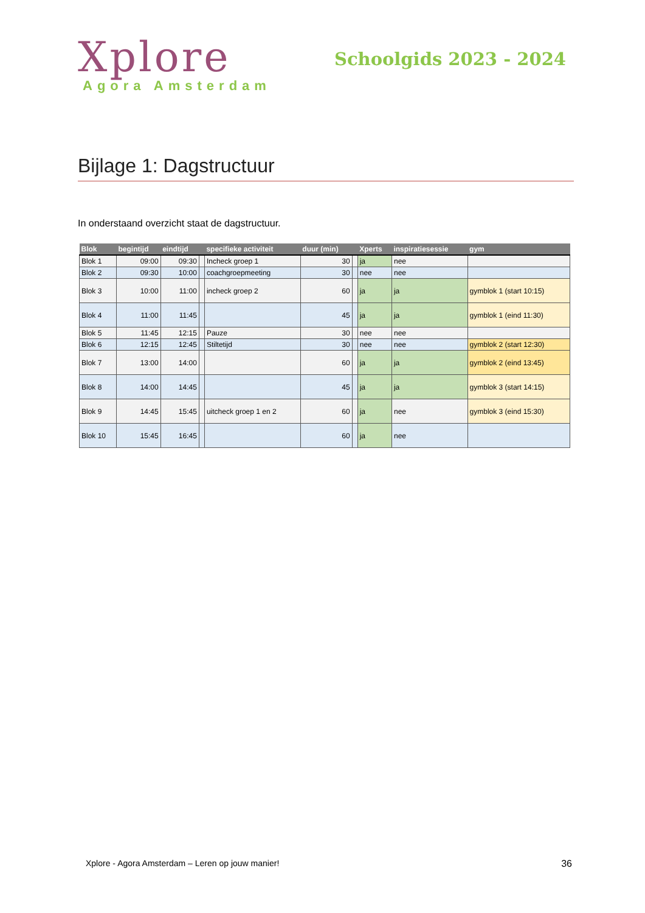Xplore
Agora Amsterdam
Schoolgids 2023 - 2024
Bijlage 1: Dagstructuur
In onderstaand overzicht staat de dagstructuur.
| Blok | begintijd | eindtijd | | specifieke activiteit | duur (min) | | Xperts | inspiratiesessie | gym |
| --- | --- | --- | --- | --- | --- | --- | --- | --- | --- |
| Blok 1 | 09:00 | 09:30 | | Incheck groep 1 | 30 | | ja | nee | |
| Blok 2 | 09:30 | 10:00 | | coachgroepmeeting | 30 | | nee | nee | |
| Blok 3 | 10:00 | 11:00 | | incheck groep 2 | 60 | | ja | ja | gymblok 1 (start 10:15) |
| Blok 4 | 11:00 | 11:45 | | | 45 | | ja | ja | gymblok 1 (eind 11:30) |
| Blok 5 | 11:45 | 12:15 | | Pauze | 30 | | nee | nee | |
| Blok 6 | 12:15 | 12:45 | | Stiltetijd | 30 | | nee | nee | gymblok 2 (start 12:30) |
| Blok 7 | 13:00 | 14:00 | | | 60 | | ja | ja | gymblok 2 (eind 13:45) |
| Blok 8 | 14:00 | 14:45 | | | 45 | | ja | ja | gymblok 3 (start 14:15) |
| Blok 9 | 14:45 | 15:45 | | uitcheck groep 1 en 2 | 60 | | ja | nee | gymblok 3 (eind 15:30) |
| Blok 10 | 15:45 | 16:45 | | | 60 | | ja | nee | |
Xplore - Agora Amsterdam – Leren op jouw manier! 36